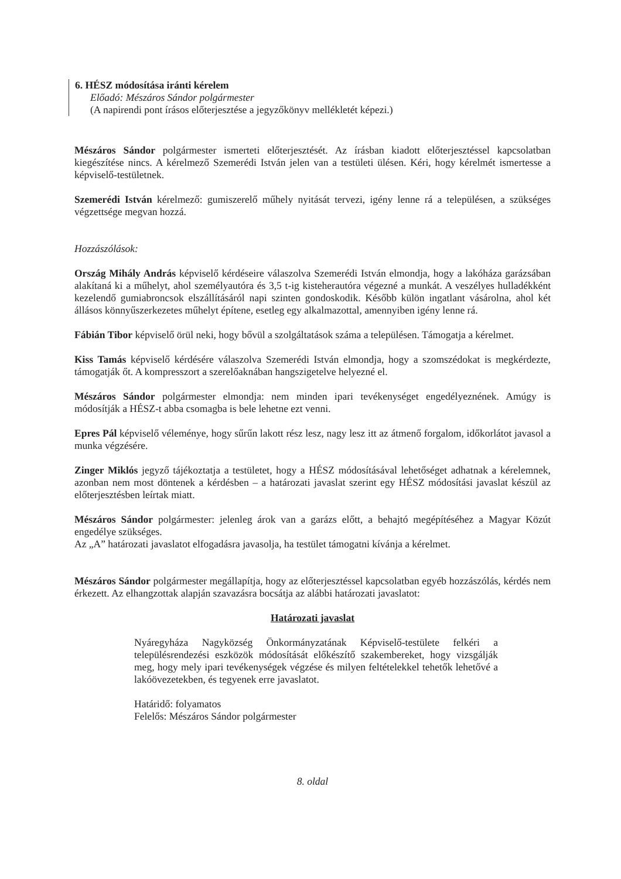6. HÉSZ módosítása iránti kérelem
Előadó: Mészáros Sándor polgármester
(A napirendi pont írásos előterjesztése a jegyzőkönyv mellékletét képezi.)
Mészáros Sándor polgármester ismerteti előterjesztését. Az írásban kiadott előterjesztéssel kapcsolatban kiegészítése nincs. A kérelmező Szemerédi István jelen van a testületi ülésen. Kéri, hogy kérelmét ismertesse a képviselő-testületnek.
Szemerédi István kérelmező: gumiszerelő műhely nyitását tervezi, igény lenne rá a településen, a szükséges végzettsége megvan hozzá.
Hozzászólások:
Ország Mihály András képviselő kérdéseire válaszolva Szemerédi István elmondja, hogy a lakóháza garázsában alakítaná ki a műhelyt, ahol személyautóra és 3,5 t-ig kisteherautóra végezné a munkát. A veszélyes hulladékként kezelendő gumiabroncsok elszállításáról napi szinten gondoskodik. Később külön ingatlant vásárolna, ahol két állásos könnyűszerkezetes műhelyt építene, esetleg egy alkalmazottal, amennyiben igény lenne rá.
Fábián Tibor képviselő örül neki, hogy bővül a szolgáltatások száma a településen. Támogatja a kérelmet.
Kiss Tamás képviselő kérdésére válaszolva Szemerédi István elmondja, hogy a szomszédokat is megkérdezte, támogatják őt. A kompresszort a szerelőaknában hangszigetelve helyezné el.
Mészáros Sándor polgármester elmondja: nem minden ipari tevékenységet engedélyeznének. Amúgy is módosítják a HÉSZ-t abba csomagba is bele lehetne ezt venni.
Epres Pál képviselő véleménye, hogy sűrűn lakott rész lesz, nagy lesz itt az átmenő forgalom, időkorlátot javasol a munka végzésére.
Zinger Miklós jegyző tájékoztatja a testületet, hogy a HÉSZ módosításával lehetőséget adhatnak a kérelemnek, azonban nem most döntenek a kérdésben – a határozati javaslat szerint egy HÉSZ módosítási javaslat készül az előterjesztésben leírtak miatt.
Mészáros Sándor polgármester: jelenleg árok van a garázs előtt, a behajtó megépítéséhez a Magyar Közút engedélye szükséges.
Az „A” határozati javaslatot elfogadásra javasolja, ha testület támogatni kívánja a kérelmet.
Mészáros Sándor polgármester megállapítja, hogy az előterjesztéssel kapcsolatban egyéb hozzászólás, kérdés nem érkezett. Az elhangzottak alapján szavazásra bocsátja az alábbi határozati javaslatot:
Határozati javaslat
Nyáregyháza Nagyközség Önkormányzatának Képviselő-testülete felkéri a településrendezési eszközök módosítását előkészítő szakembereket, hogy vizsgálják meg, hogy mely ipari tevékenységek végzése és milyen feltételekkel tehetők lehetővé a lakóövezetekben, és tegyenek erre javaslatot.
Határidő: folyamatos
Felelős: Mészáros Sándor polgármester
8. oldal